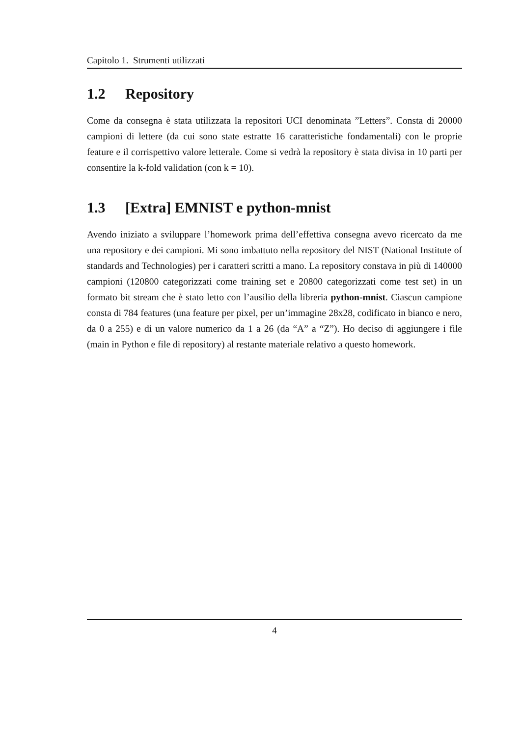Capitolo 1. Strumenti utilizzati
1.2 Repository
Come da consegna è stata utilizzata la repositori UCI denominata ”Letters”. Consta di 20000 campioni di lettere (da cui sono state estratte 16 caratteristiche fondamentali) con le proprie feature e il corrispettivo valore letterale. Come si vedrà la repository è stata divisa in 10 parti per consentire la k-fold validation (con k = 10).
1.3 [Extra] EMNIST e python-mnist
Avendo iniziato a sviluppare l’homework prima dell’effettiva consegna avevo ricercato da me una repository e dei campioni. Mi sono imbattuto nella repository del NIST (National Institute of standards and Technologies) per i caratteri scritti a mano. La repository constava in più di 140000 campioni (120800 categorizzati come training set e 20800 categorizzati come test set) in un formato bit stream che è stato letto con l’ausilio della libreria python-mnist. Ciascun campione consta di 784 features (una feature per pixel, per un’immagine 28x28, codificato in bianco e nero, da 0 a 255) e di un valore numerico da 1 a 26 (da “A” a “Z”). Ho deciso di aggiungere i file (main in Python e file di repository) al restante materiale relativo a questo homework.
4